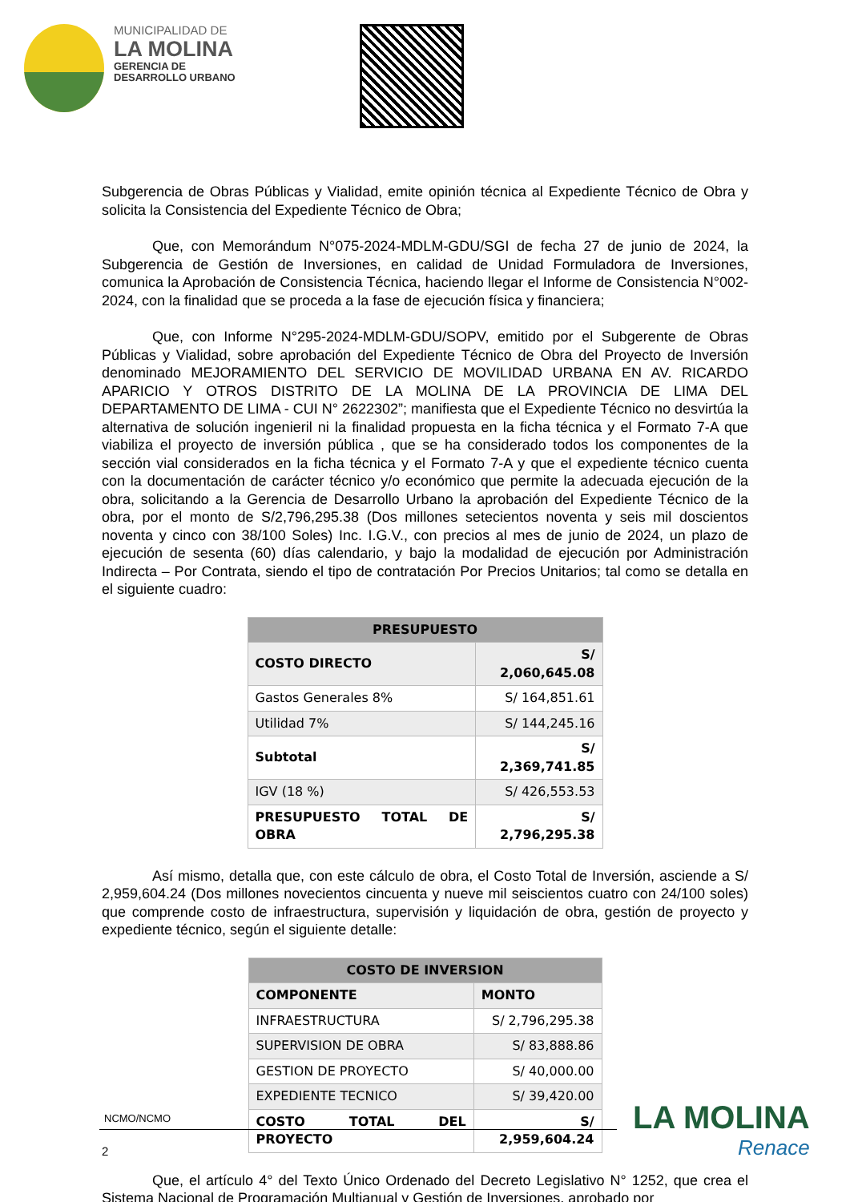MUNICIPALIDAD DE
LA MOLINA
GERENCIA DE
DESARROLLO URBANO
Subgerencia de Obras Públicas y Vialidad, emite opinión técnica al Expediente Técnico de Obra y solicita la Consistencia del Expediente Técnico de Obra;
Que, con Memorándum N°075-2024-MDLM-GDU/SGI de fecha 27 de junio de 2024, la Subgerencia de Gestión de Inversiones, en calidad de Unidad Formuladora de Inversiones, comunica la Aprobación de Consistencia Técnica, haciendo llegar el Informe de Consistencia N°002-2024, con la finalidad que se proceda a la fase de ejecución física y financiera;
Que, con Informe N°295-2024-MDLM-GDU/SOPV, emitido por el Subgerente de Obras Públicas y Vialidad, sobre aprobación del Expediente Técnico de Obra del Proyecto de Inversión denominado MEJORAMIENTO DEL SERVICIO DE MOVILIDAD URBANA EN AV. RICARDO APARICIO Y OTROS DISTRITO DE LA MOLINA DE LA PROVINCIA DE LIMA DEL DEPARTAMENTO DE LIMA - CUI N° 2622302”; manifiesta que el Expediente Técnico no desvirtúa la alternativa de solución ingenieril ni la finalidad propuesta en la ficha técnica y el Formato 7-A que viabiliza el proyecto de inversión pública , que se ha considerado todos los componentes de la sección vial considerados en la ficha técnica y el Formato 7-A y que el expediente técnico cuenta con la documentación de carácter técnico y/o económico que permite la adecuada ejecución de la obra, solicitando a la Gerencia de Desarrollo Urbano la aprobación del Expediente Técnico de la obra, por el monto de S/2,796,295.38 (Dos millones setecientos noventa y seis mil doscientos noventa y cinco con 38/100 Soles) Inc. I.G.V., con precios al mes de junio de 2024, un plazo de ejecución de sesenta (60) días calendario, y bajo la modalidad de ejecución por Administración Indirecta – Por Contrata, siendo el tipo de contratación Por Precios Unitarios; tal como se detalla en el siguiente cuadro:
| PRESUPUESTO | |
| --- | --- |
| COSTO DIRECTO | S/ 2,060,645.08 |
| Gastos Generales 8% | S/ 164,851.61 |
| Utilidad 7% | S/ 144,245.16 |
| Subtotal | S/ 2,369,741.85 |
| IGV (18 %) | S/ 426,553.53 |
| PRESUPUESTO TOTAL DE OBRA | S/ 2,796,295.38 |
Así mismo, detalla que, con este cálculo de obra, el Costo Total de Inversión, asciende a S/ 2,959,604.24 (Dos millones novecientos cincuenta y nueve mil seiscientos cuatro con 24/100 soles) que comprende costo de infraestructura, supervisión y liquidación de obra, gestión de proyecto y expediente técnico, según el siguiente detalle:
| COSTO DE INVERSION | |
| --- | --- |
| COMPONENTE | MONTO |
| INFRAESTRUCTURA | S/ 2,796,295.38 |
| SUPERVISION DE OBRA | S/ 83,888.86 |
| GESTION DE PROYECTO | S/ 40,000.00 |
| EXPEDIENTE TECNICO | S/ 39,420.00 |
| COSTO TOTAL DEL PROYECTO | S/ 2,959,604.24 |
Que, el artículo 4° del Texto Único Ordenado del Decreto Legislativo N° 1252, que crea el Sistema Nacional de Programación Multianual y Gestión de Inversiones, aprobado por
NCMO/NCMO
2
LA MOLINA
Renace